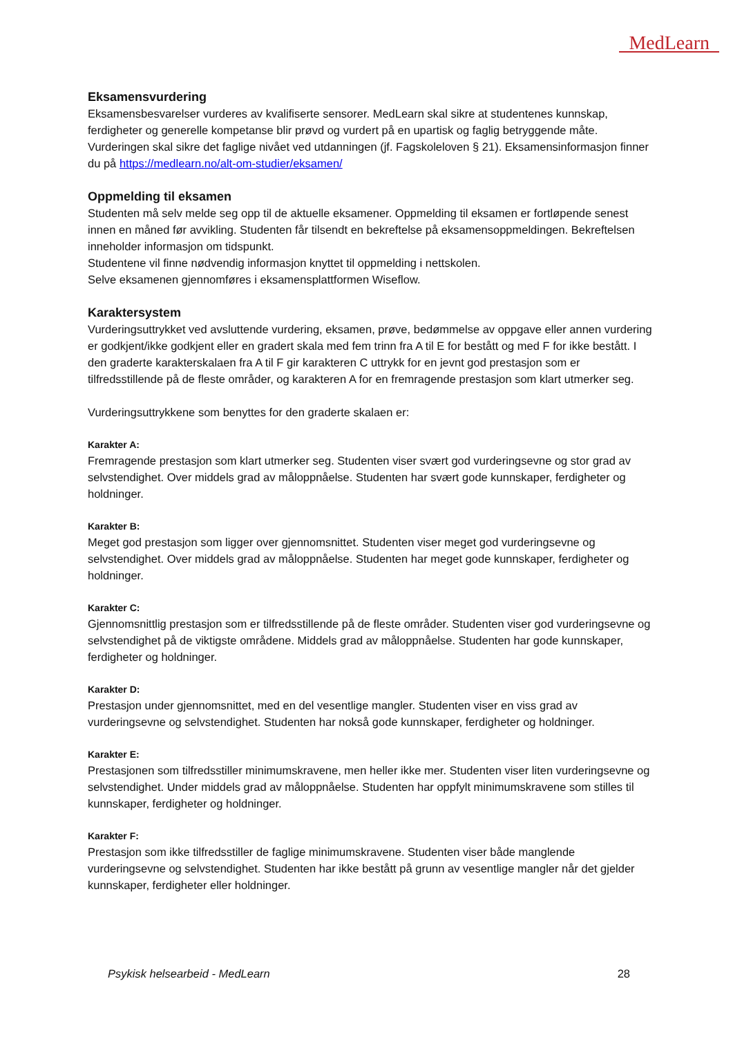MedLearn
Eksamensvurdering
Eksamensbesvarelser vurderes av kvalifiserte sensorer. MedLearn skal sikre at studentenes kunnskap, ferdigheter og generelle kompetanse blir prøvd og vurdert på en upartisk og faglig betryggende måte. Vurderingen skal sikre det faglige nivået ved utdanningen (jf. Fagskoleloven § 21). Eksamensinformasjon finner du på https://medlearn.no/alt-om-studier/eksamen/
Oppmelding til eksamen
Studenten må selv melde seg opp til de aktuelle eksamener. Oppmelding til eksamen er fortløpende senest innen en måned før avvikling. Studenten får tilsendt en bekreftelse på eksamensoppmeldingen. Bekreftelsen inneholder informasjon om tidspunkt.
Studentene vil finne nødvendig informasjon knyttet til oppmelding i nettskolen.
Selve eksamenen gjennomføres i eksamensplattformen Wiseflow.
Karaktersystem
Vurderingsuttrykket ved avsluttende vurdering, eksamen, prøve, bedømmelse av oppgave eller annen vurdering er godkjent/ikke godkjent eller en gradert skala med fem trinn fra A til E for bestått og med F for ikke bestått. I den graderte karakterskalaen fra A til F gir karakteren C uttrykk for en jevnt god prestasjon som er tilfredsstillende på de fleste områder, og karakteren A for en fremragende prestasjon som klart utmerker seg.
Vurderingsuttrykkene som benyttes for den graderte skalaen er:
Karakter A:
Fremragende prestasjon som klart utmerker seg. Studenten viser svært god vurderingsevne og stor grad av selvstendighet. Over middels grad av måloppnåelse. Studenten har svært gode kunnskaper, ferdigheter og holdninger.
Karakter B:
Meget god prestasjon som ligger over gjennomsnittet. Studenten viser meget god vurderingsevne og selvstendighet. Over middels grad av måloppnåelse. Studenten har meget gode kunnskaper, ferdigheter og holdninger.
Karakter C:
Gjennomsnittlig prestasjon som er tilfredsstillende på de fleste områder. Studenten viser god vurderingsevne og selvstendighet på de viktigste områdene. Middels grad av måloppnåelse. Studenten har gode kunnskaper, ferdigheter og holdninger.
Karakter D:
Prestasjon under gjennomsnittet, med en del vesentlige mangler. Studenten viser en viss grad av vurderingsevne og selvstendighet. Studenten har nokså gode kunnskaper, ferdigheter og holdninger.
Karakter E:
Prestasjonen som tilfredsstiller minimumskravene, men heller ikke mer. Studenten viser liten vurderingsevne og selvstendighet. Under middels grad av måloppnåelse. Studenten har oppfylt minimumskravene som stilles til kunnskaper, ferdigheter og holdninger.
Karakter F:
Prestasjon som ikke tilfredsstiller de faglige minimumskravene. Studenten viser både manglende vurderingsevne og selvstendighet. Studenten har ikke bestått på grunn av vesentlige mangler når det gjelder kunnskaper, ferdigheter eller holdninger.
Psykisk helsearbeid - MedLearn 28